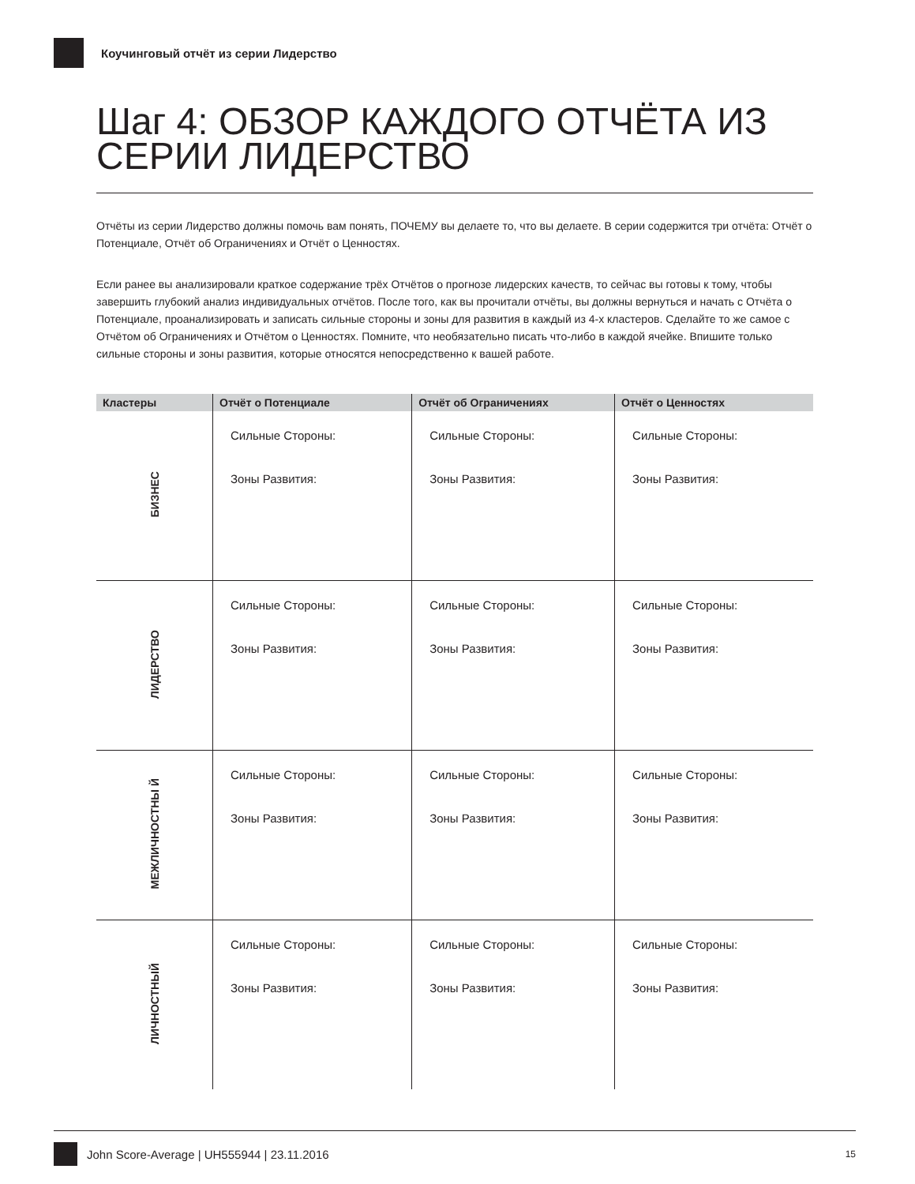Коучинговый отчёт из серии Лидерство
Шаг 4: ОБЗОР КАЖДОГО ОТЧЁТА ИЗ СЕРИИ ЛИДЕРСТВО
Отчёты из серии Лидерство должны помочь вам понять, ПОЧЕМУ вы делаете то, что вы делаете. В серии содержится три отчёта: Отчёт о Потенциале, Отчёт об Ограничениях и Отчёт о Ценностях.
Если ранее вы анализировали краткое содержание трёх Отчётов о прогнозе лидерских качеств, то сейчас вы готовы к тому, чтобы завершить глубокий анализ индивидуальных отчётов. После того, как вы прочитали отчёты, вы должны вернуться и начать с Отчёта о Потенциале, проанализировать и записать сильные стороны и зоны для развития в каждый из 4-х кластеров. Сделайте то же самое с Отчётом об Ограничениях и Отчётом о Ценностях. Помните, что необязательно писать что-либо в каждой ячейке. Впишите только сильные стороны и зоны развития, которые относятся непосредственно к вашей работе.
| Кластеры | Отчёт о Потенциале | Отчёт об Ограничениях | Отчёт о Ценностях |
| --- | --- | --- | --- |
| БИЗНЕС | Сильные Стороны: Зоны Развития: | Сильные Стороны: Зоны Развития: | Сильные Стороны: Зоны Развития: |
| ЛИДЕРСТВО | Сильные Стороны: Зоны Развития: | Сильные Стороны: Зоны Развития: | Сильные Стороны: Зоны Развития: |
| МЕЖЛИЧНОСТНЫ Й | Сильные Стороны: Зоны Развития: | Сильные Стороны: Зоны Развития: | Сильные Стороны: Зоны Развития: |
| ЛИЧНОСТНЫЙ | Сильные Стороны: Зоны Развития: | Сильные Стороны: Зоны Развития: | Сильные Стороны: Зоны Развития: |
John Score-Average | UH555944 | 23.11.2016 15